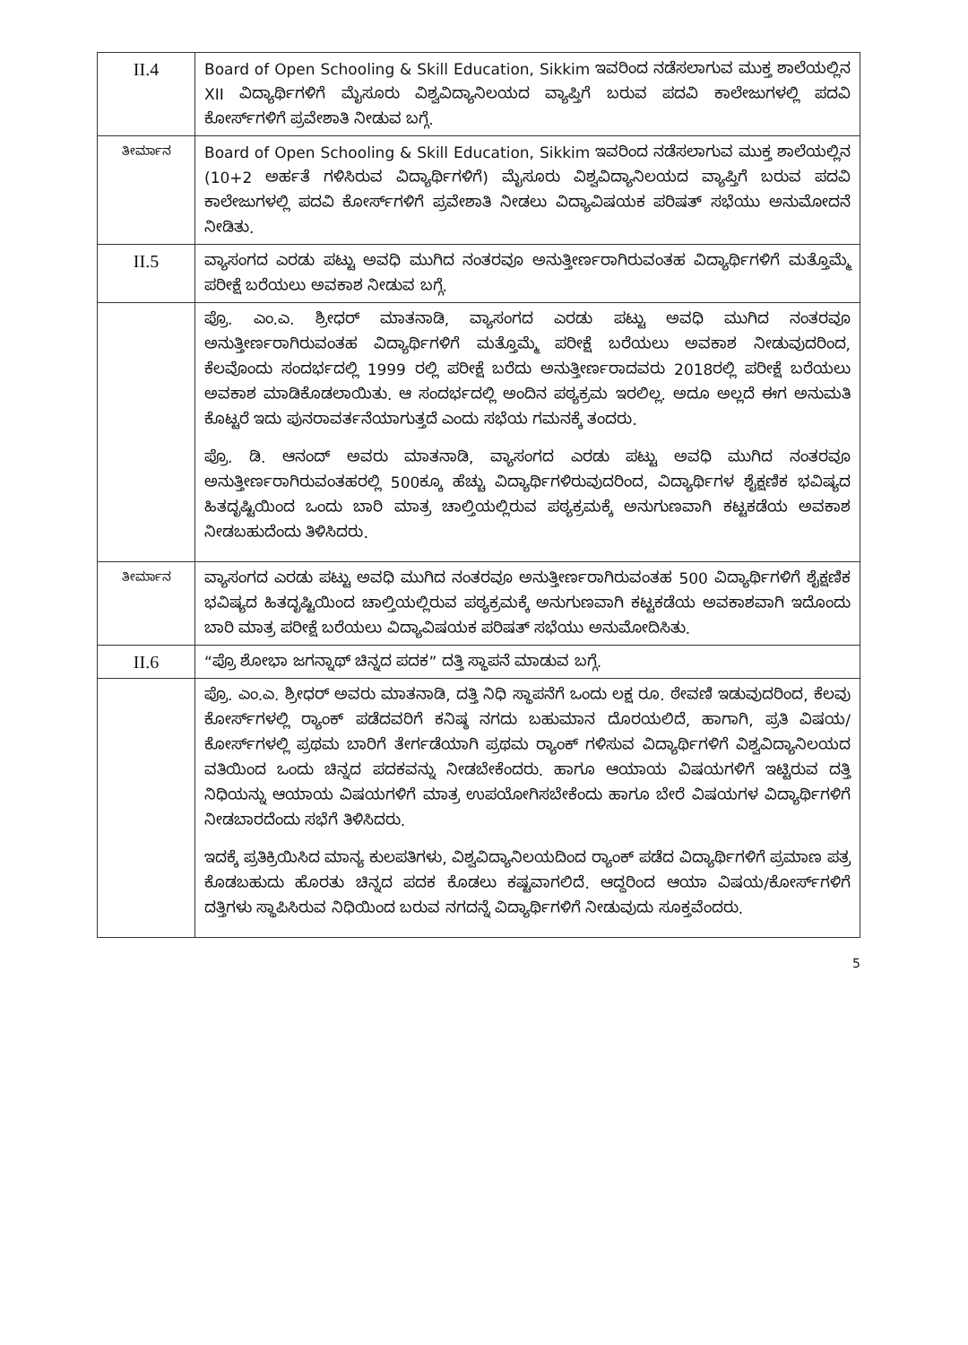| II.4 | Board of Open Schooling & Skill Education, Sikkim ಇವರಿಂದ ನಡೆಸಲಾಗುವ ಮುಕ್ತ ಶಾಲೆಯಲ್ಲಿನ XII ವಿದ್ಯಾರ್ಥಿಗಳಿಗೆ ಮೈಸೂರು ವಿಶ್ವವಿದ್ಯಾನಿಲಯದ ವ್ಯಾಪ್ತಿಗೆ ಬರುವ ಪದವಿ ಕಾಲೇಜುಗಳಲ್ಲಿ ಪದವಿ ಕೋರ್ಸ್‌ಗಳಿಗೆ ಪ್ರವೇಶಾತಿ ನೀಡುವ ಬಗ್ಗೆ. |
| ತೀರ್ಮಾನ | Board of Open Schooling & Skill Education, Sikkim ಇವರಿಂದ ನಡೆಸಲಾಗುವ ಮುಕ್ತ ಶಾಲೆಯಲ್ಲಿನ (10+2 ಅರ್ಹತೆ ಗಳಿಸಿರುವ ವಿದ್ಯಾರ್ಥಿಗಳಿಗೆ) ಮೈಸೂರು ವಿಶ್ವವಿದ್ಯಾನಿಲಯದ ವ್ಯಾಪ್ತಿಗೆ ಬರುವ ಪದವಿ ಕಾಲೇಜುಗಳಲ್ಲಿ ಪದವಿ ಕೋರ್ಸ್‌ಗಳಿಗೆ ಪ್ರವೇಶಾತಿ ನೀಡಲು ವಿದ್ಯಾವಿಷಯಕ ಪರಿಷತ್ ಸಭೆಯು ಅನುಮೋದನೆ ನೀಡಿತು. |
| II.5 | ವ್ಯಾಸಂಗದ ಎರಡು ಪಟ್ಟು ಅವಧಿ ಮುಗಿದ ನಂತರವೂ ಅನುತ್ತೀರ್ಣರಾಗಿರುವಂತಹ ವಿದ್ಯಾರ್ಥಿಗಳಿಗೆ ಮತ್ತೊಮ್ಮೆ ಪರೀಕ್ಷೆ ಬರೆಯಲು ಅವಕಾಶ ನೀಡುವ ಬಗ್ಗೆ. |
| | ಪ್ರೊ. ಎಂ.ಎ. ಶ್ರೀಧರ್ ಮಾತನಾಡಿ, ವ್ಯಾಸಂಗದ ಎರಡು ಪಟ್ಟು ಅವಧಿ ಮುಗಿದ ನಂತರವೂ ಅನುತ್ತೀರ್ಣರಾಗಿರುವಂತಹ ವಿದ್ಯಾರ್ಥಿಗಳಿಗೆ ಮತ್ತೊಮ್ಮೆ ಪರೀಕ್ಷೆ ಬರೆಯಲು ಅವಕಾಶ ನೀಡುವುದರಿಂದ, ಕೆಲವೊಂದು ಸಂದರ್ಭದಲ್ಲಿ 1999 ರಲ್ಲಿ ಪರೀಕ್ಷೆ ಬರೆದು ಅನುತ್ತೀರ್ಣರಾದವರು 2018ರಲ್ಲಿ ಪರೀಕ್ಷೆ ಬರೆಯಲು ಅವಕಾಶ ಮಾಡಿಕೊಡಲಾಯಿತು. ಆ ಸಂದರ್ಭದಲ್ಲಿ ಅಂದಿನ ಪಠ್ಯಕ್ರಮ ಇರಲಿಲ್ಲ. ಅದೂ ಅಲ್ಲದೆ ಈಗ ಅನುಮತಿ ಕೊಟ್ಟರೆ ಇದು ಪುನರಾವರ್ತನೆಯಾಗುತ್ತದೆ ಎಂದು ಸಭೆಯ ಗಮನಕ್ಕೆ ತಂದರು. ಪ್ರೊ. ಡಿ. ಆನಂದ್ ಅವರು ಮಾತನಾಡಿ, ವ್ಯಾಸಂಗದ ಎರಡು ಪಟ್ಟು ಅವಧಿ ಮುಗಿದ ನಂತರವೂ ಅನುತ್ತೀರ್ಣರಾಗಿರುವಂತಹರಲ್ಲಿ 500ಕ್ಕೂ ಹೆಚ್ಚು ವಿದ್ಯಾರ್ಥಿಗಳಿರುವುದರಿಂದ, ವಿದ್ಯಾರ್ಥಿಗಳ ಶೈಕ್ಷಣಿಕ ಭವಿಷ್ಯದ ಹಿತದೃಷ್ಟಿಯಿಂದ ಒಂದು ಬಾರಿ ಮಾತ್ರ ಚಾಲ್ತಿಯಲ್ಲಿರುವ ಪಠ್ಯಕ್ರಮಕ್ಕೆ ಅನುಗುಣವಾಗಿ ಕಟ್ಟಕಡೆಯ ಅವಕಾಶ ನೀಡಬಹುದೆಂದು ತಿಳಿಸಿದರು. |
| ತೀರ್ಮಾನ | ವ್ಯಾಸಂಗದ ಎರಡು ಪಟ್ಟು ಅವಧಿ ಮುಗಿದ ನಂತರವೂ ಅನುತ್ತೀರ್ಣರಾಗಿರುವಂತಹ 500 ವಿದ್ಯಾರ್ಥಿಗಳಿಗೆ ಶೈಕ್ಷಣಿಕ ಭವಿಷ್ಯದ ಹಿತದೃಷ್ಟಿಯಿಂದ ಚಾಲ್ತಿಯಲ್ಲಿರುವ ಪಠ್ಯಕ್ರಮಕ್ಕೆ ಅನುಗುಣವಾಗಿ ಕಟ್ಟಕಡೆಯ ಅವಕಾಶವಾಗಿ ಇದೊಂದು ಬಾರಿ ಮಾತ್ರ ಪರೀಕ್ಷೆ ಬರೆಯಲು ವಿದ್ಯಾವಿಷಯಕ ಪರಿಷತ್ ಸಭೆಯು ಅನುಮೋದಿಸಿತು. |
| II.6 | “ಪ್ರೊ ಶೋಭಾ ಜಗನ್ನಾಥ್ ಚಿನ್ನದ ಪದಕ” ದತ್ತಿ ಸ್ಥಾಪನೆ ಮಾಡುವ ಬಗ್ಗೆ. |
| | ಪ್ರೊ. ಎಂ.ಎ. ಶ್ರೀಧರ್ ಅವರು ಮಾತನಾಡಿ, ದತ್ತಿ ನಿಧಿ ಸ್ಥಾಪನೆಗೆ ಒಂದು ಲಕ್ಷ ರೂ. ಠೇವಣಿ ಇಡುವುದರಿಂದ, ಕೆಲವು ಕೋರ್ಸ್‌ಗಳಲ್ಲಿ ರ್‍ಯಾಂಕ್ ಪಡೆದವರಿಗೆ ಕನಿಷ್ಠ ನಗದು ಬಹುಮಾನ ದೊರಯಲಿದೆ, ಹಾಗಾಗಿ, ಪ್ರತಿ ವಿಷಯ/ಕೋರ್ಸ್‌ಗಳಲ್ಲಿ ಪ್ರಥಮ ಬಾರಿಗೆ ತೇರ್ಗಡೆಯಾಗಿ ಪ್ರಥಮ ರ್‍ಯಾಂಕ್ ಗಳಿಸುವ ವಿದ್ಯಾರ್ಥಿಗಳಿಗೆ ವಿಶ್ವವಿದ್ಯಾನಿಲಯದ ವತಿಯಿಂದ ಒಂದು ಚಿನ್ನದ ಪದಕವನ್ನು ನೀಡಬೇಕೆಂದರು. ಹಾಗೂ ಆಯಾಯ ವಿಷಯಗಳಿಗೆ ಇಟ್ಟಿರುವ ದತ್ತಿ ನಿಧಿಯನ್ನು ಆಯಾಯ ವಿಷಯಗಳಿಗೆ ಮಾತ್ರ ಉಪಯೋಗಿಸಬೇಕೆಂದು ಹಾಗೂ ಬೇರೆ ವಿಷಯಗಳ ವಿದ್ಯಾರ್ಥಿಗಳಿಗೆ ನೀಡಬಾರದೆಂದು ಸಭೆಗೆ ತಿಳಿಸಿದರು. ಇದಕ್ಕೆ ಪ್ರತಿಕ್ರಿಯಿಸಿದ ಮಾನ್ಯ ಕುಲಪತಿಗಳು, ವಿಶ್ವವಿದ್ಯಾನಿಲಯದಿಂದ ರ್‍ಯಾಂಕ್ ಪಡೆದ ವಿದ್ಯಾರ್ಥಿಗಳಿಗೆ ಪ್ರಮಾಣ ಪತ್ರ ಕೊಡಬಹುದು ಹೊರತು ಚಿನ್ನದ ಪದಕ ಕೊಡಲು ಕಷ್ಟವಾಗಲಿದೆ. ಆದ್ದರಿಂದ ಆಯಾ ವಿಷಯ/ಕೋರ್ಸ್‌ಗಳಿಗೆ ದತ್ತಿಗಳು ಸ್ಥಾಪಿಸಿರುವ ನಿಧಿಯಿಂದ ಬರುವ ನಗದನ್ನೆ ವಿದ್ಯಾರ್ಥಿಗಳಿಗೆ ನೀಡುವುದು ಸೂಕ್ತವೆಂದರು. |
5